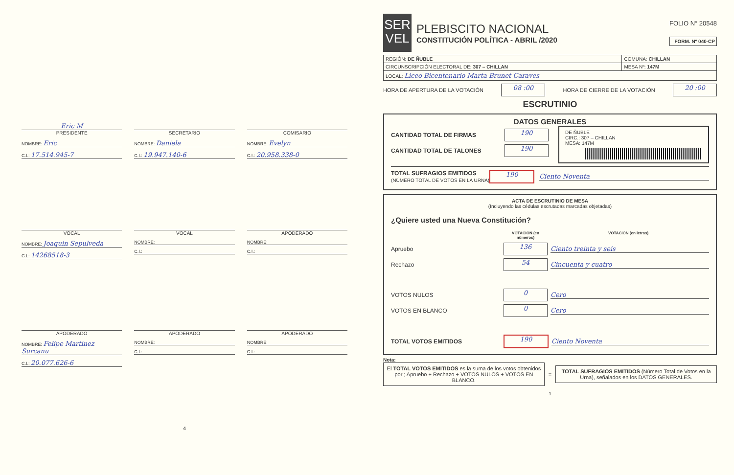Eric M
PRESIDENTE
NOMBRE: Eric
C.I.: 17.514.945-7
SECRETARIO
NOMBRE: Daniela
C.I.: 19.947.140-6
COMISARIO
NOMBRE: Evelyn
C.I.: 20.958.338-0
VOCAL
NOMBRE: Joaquin Sepulveda
C.I.: 14268518-3
VOCAL
NOMBRE:
C.I.:
APODERADO
NOMBRE:
C.I.:
APODERADO
NOMBRE: Felipe Martinez Surcanu
C.I.: 20.077.626-6
APODERADO
NOMBRE:
C.I.:
APODERADO
NOMBRE:
C.I.:
4
SER
VEL
PLEBISCITO NACIONAL
CONSTITUCIÓN POLÍTICA - ABRIL /2020
FOLIO N° 20548
FORM. Nº 040-CP
| REGIÓN: DE ÑUBLE | COMUNA: CHILLAN | |
| CIRCUNSCRIPCIÓN ELECTORAL DE: 307 – CHILLAN | | MESA Nº: 147M |
| LOCAL: Liceo Bicentenario Marta Brunet Caraves | | |
HORA DE APERTURA DE LA VOTACIÓN 08 :00 HORA DE CIERRE DE LA VOTACIÓN 20 :00
ESCRUTINIO
DATOS GENERALES
CANTIDAD TOTAL DE FIRMAS 190
CANTIDAD TOTAL DE TALONES 190
DE ÑUBLE
CIRC.: 307 – CHILLAN
MESA: 147M
TOTAL SUFRAGIOS EMITIDOS
(NÚMERO TOTAL DE VOTOS EN LA URNA) 190 Ciento Noventa
ACTA DE ESCRUTINIO DE MESA
(Incluyendo las cédulas escrutadas marcadas objetadas)
¿Quiere usted una Nueva Constitución?
VOTACIÓN (en números) VOTACIÓN (en letras)
Apruebo 136 Ciento treinta y seis
Rechazo 54 Cincuenta y cuatro
VOTOS NULOS 0 Cero
VOTOS EN BLANCO 0 Cero
TOTAL VOTOS EMITIDOS 190 Ciento Noventa
Nota:
El TOTAL VOTOS EMITIDOS es la suma de los votos obtenidos por ; Apruebo + Rechazo + VOTOS NULOS + VOTOS EN BLANCO.
=
TOTAL SUFRAGIOS EMITIDOS (Número Total de Votos en la Urna), señalados en los DATOS GENERALES.
1